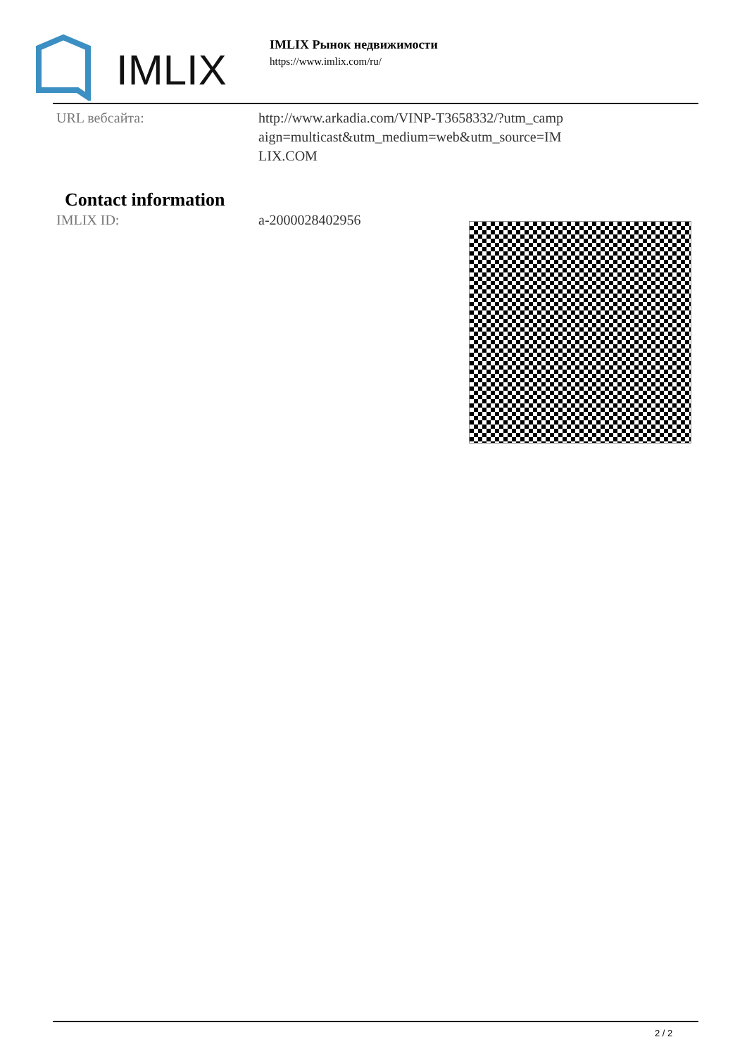IMLIX
IMLIX Рынок недвижимости
https://www.imlix.com/ru/
URL вебсайта: http://www.arkadia.com/VINP-T3658332/?utm_campaign=multicast&utm_medium=web&utm_source=IMLIX.COM
Contact information
IMLIX ID: a-2000028402956
2 / 2